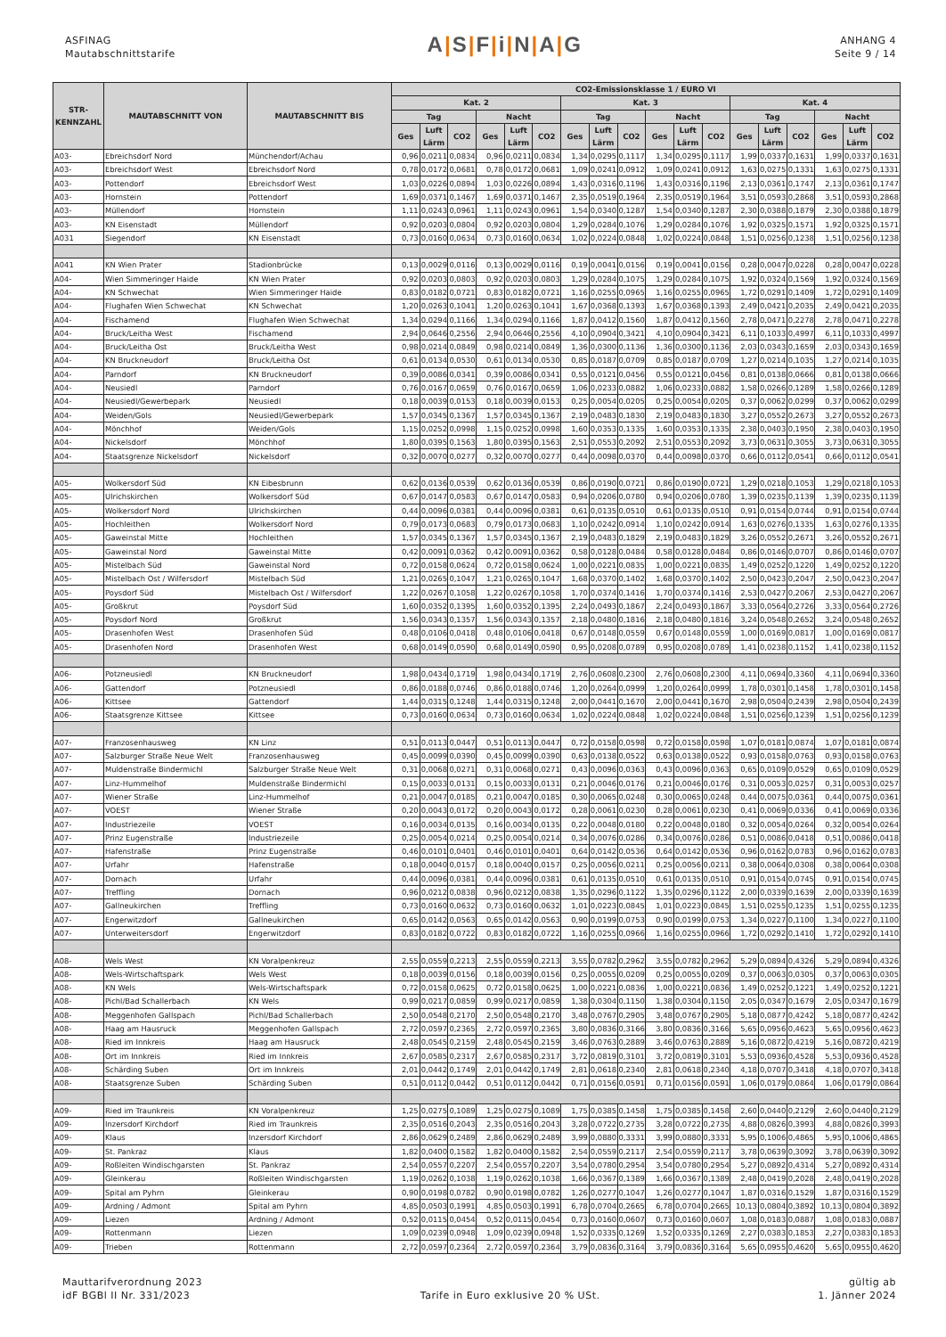ASFINAG
Mautabschnittstarife
A|S|F|i|N|A|G
ANHANG 4
Seite 9 / 14
| STR- KENNZAHL | MAUTABSCHNITT VON | MAUTABSCHNITT BIS | CO2-Emissionsklasse 1 / EURO VI | | | | | | | | | | | | | | | | | |
| --- | --- | --- | --- | --- | --- | --- | --- | --- | --- | --- | --- | --- | --- | --- | --- | --- | --- | --- | --- | --- |
| | | | Kat. 2 | | | | | | Kat. 3 | | | | | | Kat. 4 | | | | | |
| | | | Tag | | | Nacht | | | Tag | | | Nacht | | | Tag | | | Nacht | | |
| | | | Ges | Luft Lärm | CO2 | Ges | Luft Lärm | CO2 | Ges | Luft Lärm | CO2 | Ges | Luft Lärm | CO2 | Ges | Luft Lärm | CO2 | Ges | Luft Lärm | CO2 |
| A03- | Ebreichsdorf Nord | Münchendorf/Achau | 0,96 | 0,0211 | 0,0834 | 0,96 | 0,0211 | 0,0834 | 1,34 | 0,0295 | 0,1117 | 1,34 | 0,0295 | 0,1117 | 1,99 | 0,0337 | 0,1631 | 1,99 | 0,0337 | 0,1631 |
| A03- | Ebreichsdorf West | Ebreichsdorf Nord | 0,78 | 0,0172 | 0,0681 | 0,78 | 0,0172 | 0,0681 | 1,09 | 0,0241 | 0,0912 | 1,09 | 0,0241 | 0,0912 | 1,63 | 0,0275 | 0,1331 | 1,63 | 0,0275 | 0,1331 |
| A03- | Pottendorf | Ebreichsdorf West | 1,03 | 0,0226 | 0,0894 | 1,03 | 0,0226 | 0,0894 | 1,43 | 0,0316 | 0,1196 | 1,43 | 0,0316 | 0,1196 | 2,13 | 0,0361 | 0,1747 | 2,13 | 0,0361 | 0,1747 |
| A03- | Hornstein | Pottendorf | 1,69 | 0,0371 | 0,1467 | 1,69 | 0,0371 | 0,1467 | 2,35 | 0,0519 | 0,1964 | 2,35 | 0,0519 | 0,1964 | 3,51 | 0,0593 | 0,2868 | 3,51 | 0,0593 | 0,2868 |
| A03- | Müllendorf | Hornstein | 1,11 | 0,0243 | 0,0961 | 1,11 | 0,0243 | 0,0961 | 1,54 | 0,0340 | 0,1287 | 1,54 | 0,0340 | 0,1287 | 2,30 | 0,0388 | 0,1879 | 2,30 | 0,0388 | 0,1879 |
| A03- | KN Eisenstadt | Müllendorf | 0,92 | 0,0203 | 0,0804 | 0,92 | 0,0203 | 0,0804 | 1,29 | 0,0284 | 0,1076 | 1,29 | 0,0284 | 0,1076 | 1,92 | 0,0325 | 0,1571 | 1,92 | 0,0325 | 0,1571 |
| A031 | Siegendorf | KN Eisenstadt | 0,73 | 0,0160 | 0,0634 | 0,73 | 0,0160 | 0,0634 | 1,02 | 0,0224 | 0,0848 | 1,02 | 0,0224 | 0,0848 | 1,51 | 0,0256 | 0,1238 | 1,51 | 0,0256 | 0,1238 |
| A041 | KN Wien Prater | Stadionbrücke | 0,13 | 0,0029 | 0,0116 | 0,13 | 0,0029 | 0,0116 | 0,19 | 0,0041 | 0,0156 | 0,19 | 0,0041 | 0,0156 | 0,28 | 0,0047 | 0,0228 | 0,28 | 0,0047 | 0,0228 |
| A04- | Wien Simmeringer Haide | KN Wien Prater | 0,92 | 0,0203 | 0,0803 | 0,92 | 0,0203 | 0,0803 | 1,29 | 0,0284 | 0,1075 | 1,29 | 0,0284 | 0,1075 | 1,92 | 0,0324 | 0,1569 | 1,92 | 0,0324 | 0,1569 |
| A04- | KN Schwechat | Wien Simmeringer Haide | 0,83 | 0,0182 | 0,0721 | 0,83 | 0,0182 | 0,0721 | 1,16 | 0,0255 | 0,0965 | 1,16 | 0,0255 | 0,0965 | 1,72 | 0,0291 | 0,1409 | 1,72 | 0,0291 | 0,1409 |
| A04- | Flughafen Wien Schwechat | KN Schwechat | 1,20 | 0,0263 | 0,1041 | 1,20 | 0,0263 | 0,1041 | 1,67 | 0,0368 | 0,1393 | 1,67 | 0,0368 | 0,1393 | 2,49 | 0,0421 | 0,2035 | 2,49 | 0,0421 | 0,2035 |
| A04- | Fischamend | Flughafen Wien Schwechat | 1,34 | 0,0294 | 0,1166 | 1,34 | 0,0294 | 0,1166 | 1,87 | 0,0412 | 0,1560 | 1,87 | 0,0412 | 0,1560 | 2,78 | 0,0471 | 0,2278 | 2,78 | 0,0471 | 0,2278 |
| A04- | Bruck/Leitha West | Fischamend | 2,94 | 0,0646 | 0,2556 | 2,94 | 0,0646 | 0,2556 | 4,10 | 0,0904 | 0,3421 | 4,10 | 0,0904 | 0,3421 | 6,11 | 0,1033 | 0,4997 | 6,11 | 0,1033 | 0,4997 |
| A04- | Bruck/Leitha Ost | Bruck/Leitha West | 0,98 | 0,0214 | 0,0849 | 0,98 | 0,0214 | 0,0849 | 1,36 | 0,0300 | 0,1136 | 1,36 | 0,0300 | 0,1136 | 2,03 | 0,0343 | 0,1659 | 2,03 | 0,0343 | 0,1659 |
| A04- | KN Bruckneudorf | Bruck/Leitha Ost | 0,61 | 0,0134 | 0,0530 | 0,61 | 0,0134 | 0,0530 | 0,85 | 0,0187 | 0,0709 | 0,85 | 0,0187 | 0,0709 | 1,27 | 0,0214 | 0,1035 | 1,27 | 0,0214 | 0,1035 |
| A04- | Parndorf | KN Bruckneudorf | 0,39 | 0,0086 | 0,0341 | 0,39 | 0,0086 | 0,0341 | 0,55 | 0,0121 | 0,0456 | 0,55 | 0,0121 | 0,0456 | 0,81 | 0,0138 | 0,0666 | 0,81 | 0,0138 | 0,0666 |
| A04- | Neusiedl | Parndorf | 0,76 | 0,0167 | 0,0659 | 0,76 | 0,0167 | 0,0659 | 1,06 | 0,0233 | 0,0882 | 1,06 | 0,0233 | 0,0882 | 1,58 | 0,0266 | 0,1289 | 1,58 | 0,0266 | 0,1289 |
| A04- | Neusiedl/Gewerbepark | Neusiedl | 0,18 | 0,0039 | 0,0153 | 0,18 | 0,0039 | 0,0153 | 0,25 | 0,0054 | 0,0205 | 0,25 | 0,0054 | 0,0205 | 0,37 | 0,0062 | 0,0299 | 0,37 | 0,0062 | 0,0299 |
| A04- | Weiden/Gols | Neusiedl/Gewerbepark | 1,57 | 0,0345 | 0,1367 | 1,57 | 0,0345 | 0,1367 | 2,19 | 0,0483 | 0,1830 | 2,19 | 0,0483 | 0,1830 | 3,27 | 0,0552 | 0,2673 | 3,27 | 0,0552 | 0,2673 |
| A04- | Mönchhof | Weiden/Gols | 1,15 | 0,0252 | 0,0998 | 1,15 | 0,0252 | 0,0998 | 1,60 | 0,0353 | 0,1335 | 1,60 | 0,0353 | 0,1335 | 2,38 | 0,0403 | 0,1950 | 2,38 | 0,0403 | 0,1950 |
| A04- | Nickelsdorf | Mönchhof | 1,80 | 0,0395 | 0,1563 | 1,80 | 0,0395 | 0,1563 | 2,51 | 0,0553 | 0,2092 | 2,51 | 0,0553 | 0,2092 | 3,73 | 0,0631 | 0,3055 | 3,73 | 0,0631 | 0,3055 |
| A04- | Staatsgrenze Nickelsdorf | Nickelsdorf | 0,32 | 0,0070 | 0,0277 | 0,32 | 0,0070 | 0,0277 | 0,44 | 0,0098 | 0,0370 | 0,44 | 0,0098 | 0,0370 | 0,66 | 0,0112 | 0,0541 | 0,66 | 0,0112 | 0,0541 |
| A05- | Wolkersdorf Süd | KN Eibesbrunn | 0,62 | 0,0136 | 0,0539 | 0,62 | 0,0136 | 0,0539 | 0,86 | 0,0190 | 0,0721 | 0,86 | 0,0190 | 0,0721 | 1,29 | 0,0218 | 0,1053 | 1,29 | 0,0218 | 0,1053 |
| A05- | Ulrichskirchen | Wolkersdorf Süd | 0,67 | 0,0147 | 0,0583 | 0,67 | 0,0147 | 0,0583 | 0,94 | 0,0206 | 0,0780 | 0,94 | 0,0206 | 0,0780 | 1,39 | 0,0235 | 0,1139 | 1,39 | 0,0235 | 0,1139 |
| A05- | Wolkersdorf Nord | Ulrichskirchen | 0,44 | 0,0096 | 0,0381 | 0,44 | 0,0096 | 0,0381 | 0,61 | 0,0135 | 0,0510 | 0,61 | 0,0135 | 0,0510 | 0,91 | 0,0154 | 0,0744 | 0,91 | 0,0154 | 0,0744 |
| A05- | Hochleithen | Wolkersdorf Nord | 0,79 | 0,0173 | 0,0683 | 0,79 | 0,0173 | 0,0683 | 1,10 | 0,0242 | 0,0914 | 1,10 | 0,0242 | 0,0914 | 1,63 | 0,0276 | 0,1335 | 1,63 | 0,0276 | 0,1335 |
| A05- | Gaweinstal Mitte | Hochleithen | 1,57 | 0,0345 | 0,1367 | 1,57 | 0,0345 | 0,1367 | 2,19 | 0,0483 | 0,1829 | 2,19 | 0,0483 | 0,1829 | 3,26 | 0,0552 | 0,2671 | 3,26 | 0,0552 | 0,2671 |
| A05- | Gaweinstal Nord | Gaweinstal Mitte | 0,42 | 0,0091 | 0,0362 | 0,42 | 0,0091 | 0,0362 | 0,58 | 0,0128 | 0,0484 | 0,58 | 0,0128 | 0,0484 | 0,86 | 0,0146 | 0,0707 | 0,86 | 0,0146 | 0,0707 |
| A05- | Mistelbach Süd | Gaweinstal Nord | 0,72 | 0,0158 | 0,0624 | 0,72 | 0,0158 | 0,0624 | 1,00 | 0,0221 | 0,0835 | 1,00 | 0,0221 | 0,0835 | 1,49 | 0,0252 | 0,1220 | 1,49 | 0,0252 | 0,1220 |
| A05- | Mistelbach Ost / Wilfersdorf | Mistelbach Süd | 1,21 | 0,0265 | 0,1047 | 1,21 | 0,0265 | 0,1047 | 1,68 | 0,0370 | 0,1402 | 1,68 | 0,0370 | 0,1402 | 2,50 | 0,0423 | 0,2047 | 2,50 | 0,0423 | 0,2047 |
| A05- | Poysdorf Süd | Mistelbach Ost / Wilfersdorf | 1,22 | 0,0267 | 0,1058 | 1,22 | 0,0267 | 0,1058 | 1,70 | 0,0374 | 0,1416 | 1,70 | 0,0374 | 0,1416 | 2,53 | 0,0427 | 0,2067 | 2,53 | 0,0427 | 0,2067 |
| A05- | Großkrut | Poysdorf Süd | 1,60 | 0,0352 | 0,1395 | 1,60 | 0,0352 | 0,1395 | 2,24 | 0,0493 | 0,1867 | 2,24 | 0,0493 | 0,1867 | 3,33 | 0,0564 | 0,2726 | 3,33 | 0,0564 | 0,2726 |
| A05- | Poysdorf Nord | Großkrut | 1,56 | 0,0343 | 0,1357 | 1,56 | 0,0343 | 0,1357 | 2,18 | 0,0480 | 0,1816 | 2,18 | 0,0480 | 0,1816 | 3,24 | 0,0548 | 0,2652 | 3,24 | 0,0548 | 0,2652 |
| A05- | Drasenhofen West | Drasenhofen Süd | 0,48 | 0,0106 | 0,0418 | 0,48 | 0,0106 | 0,0418 | 0,67 | 0,0148 | 0,0559 | 0,67 | 0,0148 | 0,0559 | 1,00 | 0,0169 | 0,0817 | 1,00 | 0,0169 | 0,0817 |
| A05- | Drasenhofen Nord | Drasenhofen West | 0,68 | 0,0149 | 0,0590 | 0,68 | 0,0149 | 0,0590 | 0,95 | 0,0208 | 0,0789 | 0,95 | 0,0208 | 0,0789 | 1,41 | 0,0238 | 0,1152 | 1,41 | 0,0238 | 0,1152 |
| A06- | Potzneusiedl | KN Bruckneudorf | 1,98 | 0,0434 | 0,1719 | 1,98 | 0,0434 | 0,1719 | 2,76 | 0,0608 | 0,2300 | 2,76 | 0,0608 | 0,2300 | 4,11 | 0,0694 | 0,3360 | 4,11 | 0,0694 | 0,3360 |
| A06- | Gattendorf | Potzneusiedl | 0,86 | 0,0188 | 0,0746 | 0,86 | 0,0188 | 0,0746 | 1,20 | 0,0264 | 0,0999 | 1,20 | 0,0264 | 0,0999 | 1,78 | 0,0301 | 0,1458 | 1,78 | 0,0301 | 0,1458 |
| A06- | Kittsee | Gattendorf | 1,44 | 0,0315 | 0,1248 | 1,44 | 0,0315 | 0,1248 | 2,00 | 0,0441 | 0,1670 | 2,00 | 0,0441 | 0,1670 | 2,98 | 0,0504 | 0,2439 | 2,98 | 0,0504 | 0,2439 |
| A06- | Staatsgrenze Kittsee | Kittsee | 0,73 | 0,0160 | 0,0634 | 0,73 | 0,0160 | 0,0634 | 1,02 | 0,0224 | 0,0848 | 1,02 | 0,0224 | 0,0848 | 1,51 | 0,0256 | 0,1239 | 1,51 | 0,0256 | 0,1239 |
| A07- | Franzosenhausweg | KN Linz | 0,51 | 0,0113 | 0,0447 | 0,51 | 0,0113 | 0,0447 | 0,72 | 0,0158 | 0,0598 | 0,72 | 0,0158 | 0,0598 | 1,07 | 0,0181 | 0,0874 | 1,07 | 0,0181 | 0,0874 |
| A07- | Salzburger Straße Neue Welt | Franzosenhausweg | 0,45 | 0,0099 | 0,0390 | 0,45 | 0,0099 | 0,0390 | 0,63 | 0,0138 | 0,0522 | 0,63 | 0,0138 | 0,0522 | 0,93 | 0,0158 | 0,0763 | 0,93 | 0,0158 | 0,0763 |
| A07- | Muldenstraße Bindermichl | Salzburger Straße Neue Welt | 0,31 | 0,0068 | 0,0271 | 0,31 | 0,0068 | 0,0271 | 0,43 | 0,0096 | 0,0363 | 0,43 | 0,0096 | 0,0363 | 0,65 | 0,0109 | 0,0529 | 0,65 | 0,0109 | 0,0529 |
| A07- | Linz-Hummelhof | Muldenstraße Bindermichl | 0,15 | 0,0033 | 0,0131 | 0,15 | 0,0033 | 0,0131 | 0,21 | 0,0046 | 0,0176 | 0,21 | 0,0046 | 0,0176 | 0,31 | 0,0053 | 0,0257 | 0,31 | 0,0053 | 0,0257 |
| A07- | Wiener Straße | Linz-Hummelhof | 0,21 | 0,0047 | 0,0185 | 0,21 | 0,0047 | 0,0185 | 0,30 | 0,0065 | 0,0248 | 0,30 | 0,0065 | 0,0248 | 0,44 | 0,0075 | 0,0361 | 0,44 | 0,0075 | 0,0361 |
| A07- | VOEST | Wiener Straße | 0,20 | 0,0043 | 0,0172 | 0,20 | 0,0043 | 0,0172 | 0,28 | 0,0061 | 0,0230 | 0,28 | 0,0061 | 0,0230 | 0,41 | 0,0069 | 0,0336 | 0,41 | 0,0069 | 0,0336 |
| A07- | Industriezeile | VOEST | 0,16 | 0,0034 | 0,0135 | 0,16 | 0,0034 | 0,0135 | 0,22 | 0,0048 | 0,0180 | 0,22 | 0,0048 | 0,0180 | 0,32 | 0,0054 | 0,0264 | 0,32 | 0,0054 | 0,0264 |
| A07- | Prinz Eugenstraße | Industriezeile | 0,25 | 0,0054 | 0,0214 | 0,25 | 0,0054 | 0,0214 | 0,34 | 0,0076 | 0,0286 | 0,34 | 0,0076 | 0,0286 | 0,51 | 0,0086 | 0,0418 | 0,51 | 0,0086 | 0,0418 |
| A07- | Hafenstraße | Prinz Eugenstraße | 0,46 | 0,0101 | 0,0401 | 0,46 | 0,0101 | 0,0401 | 0,64 | 0,0142 | 0,0536 | 0,64 | 0,0142 | 0,0536 | 0,96 | 0,0162 | 0,0783 | 0,96 | 0,0162 | 0,0783 |
| A07- | Urfahr | Hafenstraße | 0,18 | 0,0040 | 0,0157 | 0,18 | 0,0040 | 0,0157 | 0,25 | 0,0056 | 0,0211 | 0,25 | 0,0056 | 0,0211 | 0,38 | 0,0064 | 0,0308 | 0,38 | 0,0064 | 0,0308 |
| A07- | Dornach | Urfahr | 0,44 | 0,0096 | 0,0381 | 0,44 | 0,0096 | 0,0381 | 0,61 | 0,0135 | 0,0510 | 0,61 | 0,0135 | 0,0510 | 0,91 | 0,0154 | 0,0745 | 0,91 | 0,0154 | 0,0745 |
| A07- | Treffling | Dornach | 0,96 | 0,0212 | 0,0838 | 0,96 | 0,0212 | 0,0838 | 1,35 | 0,0296 | 0,1122 | 1,35 | 0,0296 | 0,1122 | 2,00 | 0,0339 | 0,1639 | 2,00 | 0,0339 | 0,1639 |
| A07- | Gallneukirchen | Treffling | 0,73 | 0,0160 | 0,0632 | 0,73 | 0,0160 | 0,0632 | 1,01 | 0,0223 | 0,0845 | 1,01 | 0,0223 | 0,0845 | 1,51 | 0,0255 | 0,1235 | 1,51 | 0,0255 | 0,1235 |
| A07- | Engerwitzdorf | Gallneukirchen | 0,65 | 0,0142 | 0,0563 | 0,65 | 0,0142 | 0,0563 | 0,90 | 0,0199 | 0,0753 | 0,90 | 0,0199 | 0,0753 | 1,34 | 0,0227 | 0,1100 | 1,34 | 0,0227 | 0,1100 |
| A07- | Unterweitersdorf | Engerwitzdorf | 0,83 | 0,0182 | 0,0722 | 0,83 | 0,0182 | 0,0722 | 1,16 | 0,0255 | 0,0966 | 1,16 | 0,0255 | 0,0966 | 1,72 | 0,0292 | 0,1410 | 1,72 | 0,0292 | 0,1410 |
| A08- | Wels West | KN Voralpenkreuz | 2,55 | 0,0559 | 0,2213 | 2,55 | 0,0559 | 0,2213 | 3,55 | 0,0782 | 0,2962 | 3,55 | 0,0782 | 0,2962 | 5,29 | 0,0894 | 0,4326 | 5,29 | 0,0894 | 0,4326 |
| A08- | Wels-Wirtschaftspark | Wels West | 0,18 | 0,0039 | 0,0156 | 0,18 | 0,0039 | 0,0156 | 0,25 | 0,0055 | 0,0209 | 0,25 | 0,0055 | 0,0209 | 0,37 | 0,0063 | 0,0305 | 0,37 | 0,0063 | 0,0305 |
| A08- | KN Wels | Wels-Wirtschaftspark | 0,72 | 0,0158 | 0,0625 | 0,72 | 0,0158 | 0,0625 | 1,00 | 0,0221 | 0,0836 | 1,00 | 0,0221 | 0,0836 | 1,49 | 0,0252 | 0,1221 | 1,49 | 0,0252 | 0,1221 |
| A08- | Pichl/Bad Schallerbach | KN Wels | 0,99 | 0,0217 | 0,0859 | 0,99 | 0,0217 | 0,0859 | 1,38 | 0,0304 | 0,1150 | 1,38 | 0,0304 | 0,1150 | 2,05 | 0,0347 | 0,1679 | 2,05 | 0,0347 | 0,1679 |
| A08- | Meggenhofen Gallspach | Pichl/Bad Schallerbach | 2,50 | 0,0548 | 0,2170 | 2,50 | 0,0548 | 0,2170 | 3,48 | 0,0767 | 0,2905 | 3,48 | 0,0767 | 0,2905 | 5,18 | 0,0877 | 0,4242 | 5,18 | 0,0877 | 0,4242 |
| A08- | Haag am Hausruck | Meggenhofen Gallspach | 2,72 | 0,0597 | 0,2365 | 2,72 | 0,0597 | 0,2365 | 3,80 | 0,0836 | 0,3166 | 3,80 | 0,0836 | 0,3166 | 5,65 | 0,0956 | 0,4623 | 5,65 | 0,0956 | 0,4623 |
| A08- | Ried im Innkreis | Haag am Hausruck | 2,48 | 0,0545 | 0,2159 | 2,48 | 0,0545 | 0,2159 | 3,46 | 0,0763 | 0,2889 | 3,46 | 0,0763 | 0,2889 | 5,16 | 0,0872 | 0,4219 | 5,16 | 0,0872 | 0,4219 |
| A08- | Ort im Innkreis | Ried im Innkreis | 2,67 | 0,0585 | 0,2317 | 2,67 | 0,0585 | 0,2317 | 3,72 | 0,0819 | 0,3101 | 3,72 | 0,0819 | 0,3101 | 5,53 | 0,0936 | 0,4528 | 5,53 | 0,0936 | 0,4528 |
| A08- | Schärding Suben | Ort im Innkreis | 2,01 | 0,0442 | 0,1749 | 2,01 | 0,0442 | 0,1749 | 2,81 | 0,0618 | 0,2340 | 2,81 | 0,0618 | 0,2340 | 4,18 | 0,0707 | 0,3418 | 4,18 | 0,0707 | 0,3418 |
| A08- | Staatsgrenze Suben | Schärding Suben | 0,51 | 0,0112 | 0,0442 | 0,51 | 0,0112 | 0,0442 | 0,71 | 0,0156 | 0,0591 | 0,71 | 0,0156 | 0,0591 | 1,06 | 0,0179 | 0,0864 | 1,06 | 0,0179 | 0,0864 |
| A09- | Ried im Traunkreis | KN Voralpenkreuz | 1,25 | 0,0275 | 0,1089 | 1,25 | 0,0275 | 0,1089 | 1,75 | 0,0385 | 0,1458 | 1,75 | 0,0385 | 0,1458 | 2,60 | 0,0440 | 0,2129 | 2,60 | 0,0440 | 0,2129 |
| A09- | Inzersdorf Kirchdorf | Ried im Traunkreis | 2,35 | 0,0516 | 0,2043 | 2,35 | 0,0516 | 0,2043 | 3,28 | 0,0722 | 0,2735 | 3,28 | 0,0722 | 0,2735 | 4,88 | 0,0826 | 0,3993 | 4,88 | 0,0826 | 0,3993 |
| A09- | Klaus | Inzersdorf Kirchdorf | 2,86 | 0,0629 | 0,2489 | 2,86 | 0,0629 | 0,2489 | 3,99 | 0,0880 | 0,3331 | 3,99 | 0,0880 | 0,3331 | 5,95 | 0,1006 | 0,4865 | 5,95 | 0,1006 | 0,4865 |
| A09- | St. Pankraz | Klaus | 1,82 | 0,0400 | 0,1582 | 1,82 | 0,0400 | 0,1582 | 2,54 | 0,0559 | 0,2117 | 2,54 | 0,0559 | 0,2117 | 3,78 | 0,0639 | 0,3092 | 3,78 | 0,0639 | 0,3092 |
| A09- | Roßleiten Windischgarsten | St. Pankraz | 2,54 | 0,0557 | 0,2207 | 2,54 | 0,0557 | 0,2207 | 3,54 | 0,0780 | 0,2954 | 3,54 | 0,0780 | 0,2954 | 5,27 | 0,0892 | 0,4314 | 5,27 | 0,0892 | 0,4314 |
| A09- | Gleinkerau | Roßleiten Windischgarsten | 1,19 | 0,0262 | 0,1038 | 1,19 | 0,0262 | 0,1038 | 1,66 | 0,0367 | 0,1389 | 1,66 | 0,0367 | 0,1389 | 2,48 | 0,0419 | 0,2028 | 2,48 | 0,0419 | 0,2028 |
| A09- | Spital am Pyhrn | Gleinkerau | 0,90 | 0,0198 | 0,0782 | 0,90 | 0,0198 | 0,0782 | 1,26 | 0,0277 | 0,1047 | 1,26 | 0,0277 | 0,1047 | 1,87 | 0,0316 | 0,1529 | 1,87 | 0,0316 | 0,1529 |
| A09- | Ardning / Admont | Spital am Pyhrn | 4,85 | 0,0503 | 0,1991 | 4,85 | 0,0503 | 0,1991 | 6,78 | 0,0704 | 0,2665 | 6,78 | 0,0704 | 0,2665 | 10,13 | 0,0804 | 0,3892 | 10,13 | 0,0804 | 0,3892 |
| A09- | Liezen | Ardning / Admont | 0,52 | 0,0115 | 0,0454 | 0,52 | 0,0115 | 0,0454 | 0,73 | 0,0160 | 0,0607 | 0,73 | 0,0160 | 0,0607 | 1,08 | 0,0183 | 0,0887 | 1,08 | 0,0183 | 0,0887 |
| A09- | Rottenmann | Liezen | 1,09 | 0,0239 | 0,0948 | 1,09 | 0,0239 | 0,0948 | 1,52 | 0,0335 | 0,1269 | 1,52 | 0,0335 | 0,1269 | 2,27 | 0,0383 | 0,1853 | 2,27 | 0,0383 | 0,1853 |
| A09- | Trieben | Rottenmann | 2,72 | 0,0597 | 0,2364 | 2,72 | 0,0597 | 0,2364 | 3,79 | 0,0836 | 0,3164 | 3,79 | 0,0836 | 0,3164 | 5,65 | 0,0955 | 0,4620 | 5,65 | 0,0955 | 0,4620 |
Mauttarifverordnung 2023
idF BGBl II Nr. 331/2023
Tarife in Euro exklusive 20 % USt.
gültig ab
1. Jänner 2024